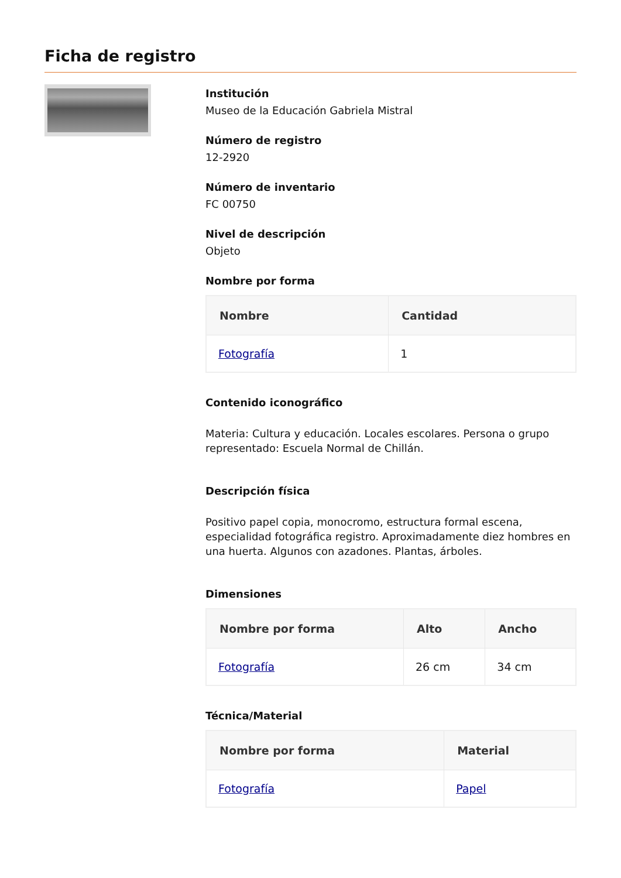Ficha de registro
Institución
Museo de la Educación Gabriela Mistral
Número de registro
12-2920
Número de inventario
FC 00750
Nivel de descripción
Objeto
Nombre por forma
| Nombre | Cantidad |
| --- | --- |
| Fotografía | 1 |
Contenido iconográfico
Materia: Cultura y educación. Locales escolares. Persona o grupo representado: Escuela Normal de Chillán.
Descripción física
Positivo papel copia, monocromo, estructura formal escena, especialidad fotográfica registro. Aproximadamente diez hombres en una huerta. Algunos con azadones. Plantas, árboles.
Dimensiones
| Nombre por forma | Alto | Ancho |
| --- | --- | --- |
| Fotografía | 26 cm | 34 cm |
Técnica/Material
| Nombre por forma | Material |
| --- | --- |
| Fotografía | Papel |